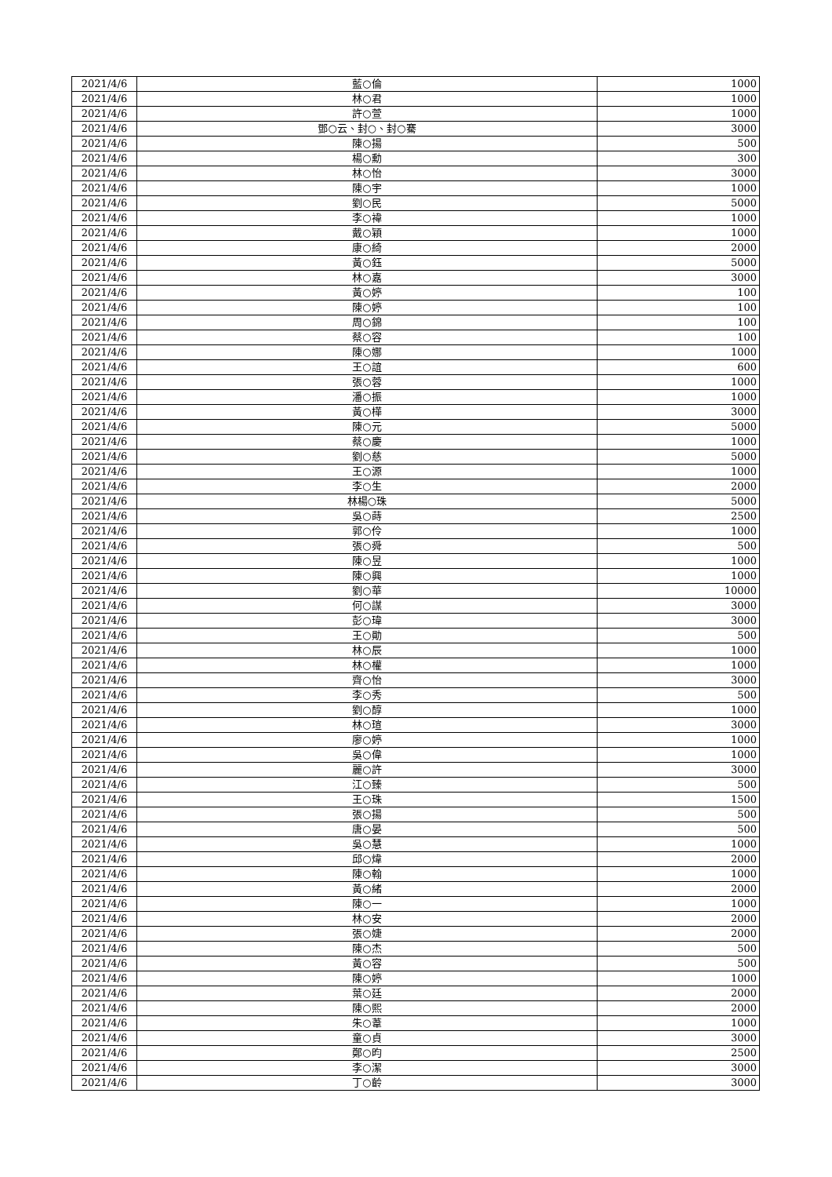| 2021/4/6 | 藍○倫 | 1000 |
| 2021/4/6 | 林○君 | 1000 |
| 2021/4/6 | 許○萱 | 1000 |
| 2021/4/6 | 鄧○云、封○、封○騫 | 3000 |
| 2021/4/6 | 陳○揚 | 500 |
| 2021/4/6 | 楊○勳 | 300 |
| 2021/4/6 | 林○怡 | 3000 |
| 2021/4/6 | 陳○宇 | 1000 |
| 2021/4/6 | 劉○民 | 5000 |
| 2021/4/6 | 李○褘 | 1000 |
| 2021/4/6 | 戴○穎 | 1000 |
| 2021/4/6 | 康○綺 | 2000 |
| 2021/4/6 | 黃○鈺 | 5000 |
| 2021/4/6 | 林○嘉 | 3000 |
| 2021/4/6 | 黃○婷 | 100 |
| 2021/4/6 | 陳○婷 | 100 |
| 2021/4/6 | 周○錦 | 100 |
| 2021/4/6 | 蔡○容 | 100 |
| 2021/4/6 | 陳○娜 | 1000 |
| 2021/4/6 | 王○誼 | 600 |
| 2021/4/6 | 張○蓉 | 1000 |
| 2021/4/6 | 潘○振 | 1000 |
| 2021/4/6 | 黃○樺 | 3000 |
| 2021/4/6 | 陳○元 | 5000 |
| 2021/4/6 | 蔡○慶 | 1000 |
| 2021/4/6 | 劉○慈 | 5000 |
| 2021/4/6 | 王○源 | 1000 |
| 2021/4/6 | 李○生 | 2000 |
| 2021/4/6 | 林楊○珠 | 5000 |
| 2021/4/6 | 吳○蒔 | 2500 |
| 2021/4/6 | 郭○伶 | 1000 |
| 2021/4/6 | 張○舜 | 500 |
| 2021/4/6 | 陳○昱 | 1000 |
| 2021/4/6 | 陳○興 | 1000 |
| 2021/4/6 | 劉○華 | 10000 |
| 2021/4/6 | 何○謀 | 3000 |
| 2021/4/6 | 彭○瑋 | 3000 |
| 2021/4/6 | 王○勛 | 500 |
| 2021/4/6 | 林○辰 | 1000 |
| 2021/4/6 | 林○權 | 1000 |
| 2021/4/6 | 齊○怡 | 3000 |
| 2021/4/6 | 李○秀 | 500 |
| 2021/4/6 | 劉○醇 | 1000 |
| 2021/4/6 | 林○瑄 | 3000 |
| 2021/4/6 | 廖○婷 | 1000 |
| 2021/4/6 | 吳○偉 | 1000 |
| 2021/4/6 | 麗○許 | 3000 |
| 2021/4/6 | 江○臻 | 500 |
| 2021/4/6 | 王○珠 | 1500 |
| 2021/4/6 | 張○揚 | 500 |
| 2021/4/6 | 唐○晏 | 500 |
| 2021/4/6 | 吳○慧 | 1000 |
| 2021/4/6 | 邱○煒 | 2000 |
| 2021/4/6 | 陳○翰 | 1000 |
| 2021/4/6 | 黃○緒 | 2000 |
| 2021/4/6 | 陳○一 | 1000 |
| 2021/4/6 | 林○安 | 2000 |
| 2021/4/6 | 張○婕 | 2000 |
| 2021/4/6 | 陳○杰 | 500 |
| 2021/4/6 | 黃○容 | 500 |
| 2021/4/6 | 陳○婷 | 1000 |
| 2021/4/6 | 葉○廷 | 2000 |
| 2021/4/6 | 陳○熙 | 2000 |
| 2021/4/6 | 朱○葦 | 1000 |
| 2021/4/6 | 童○貞 | 3000 |
| 2021/4/6 | 鄭○昀 | 2500 |
| 2021/4/6 | 李○潔 | 3000 |
| 2021/4/6 | 丁○齡 | 3000 |